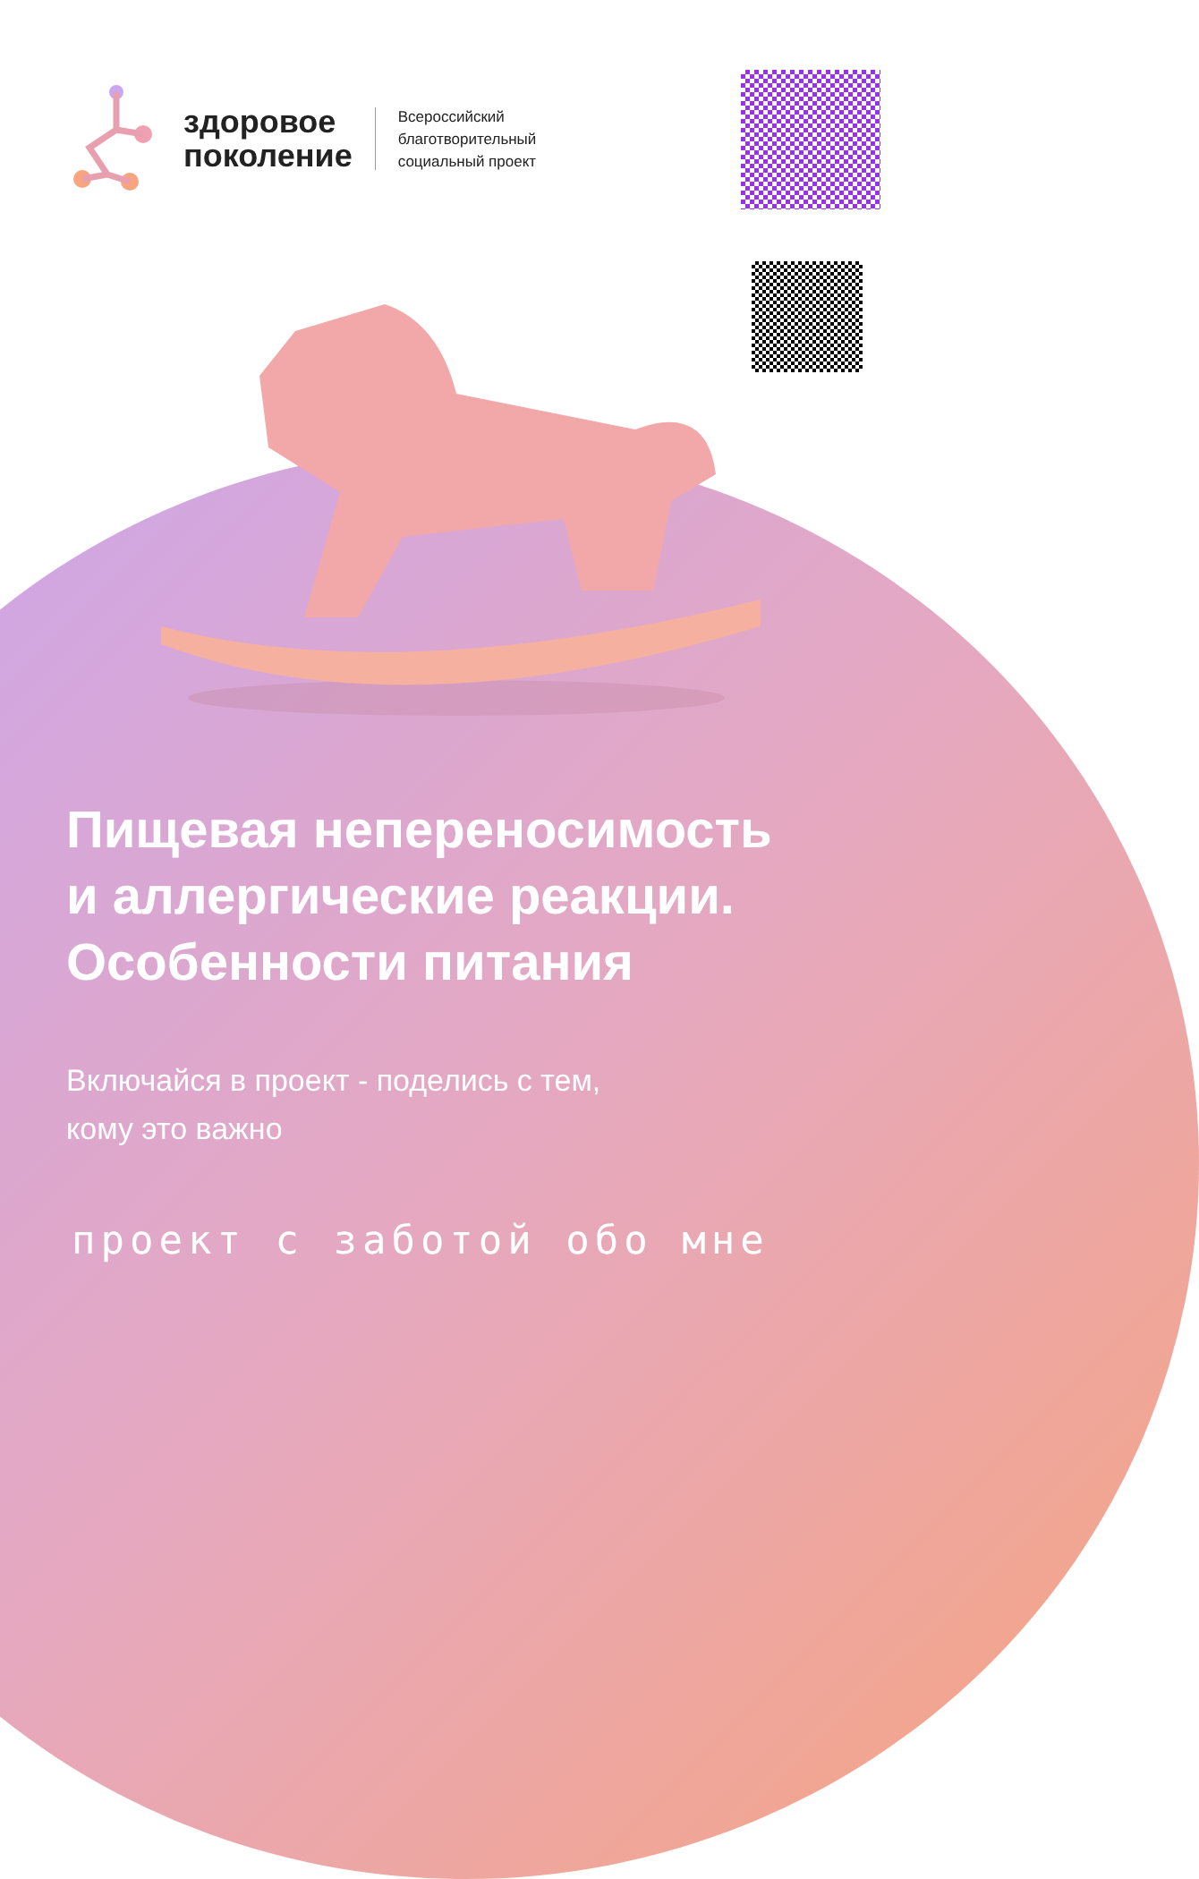здоровое
поколение
Всероссийский
благотворительный
социальный проект
Пищевая непереносимость
и аллергические реакции.
Особенности питания
Включайся в проект - поделись с тем,
кому это важно
проект с заботой обо мне